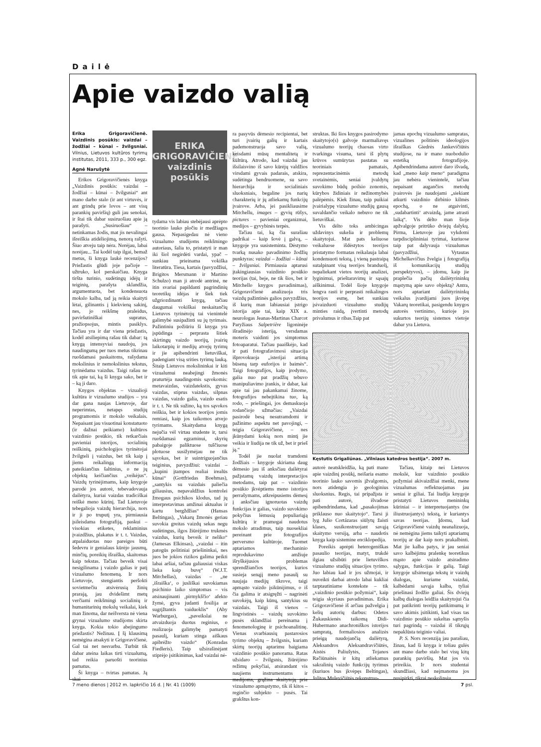Dailė
Apie vaizdo valią
Erika Grigoravičienė. Vaizdinis posūkis: vaizdai – žodžiai – kūnai – žvilgsniai. Vilnius, Lietuvos kultūros tyrimų institutas, 2011, 333 p., 300 egz.
Agnė Narušytė
Erikos Grigoravičienės knyga „Vaizdinis posūkis: vaizdai – žodžiai – kūnai – žvilgsniai“ ant mano darbo stalo (ir ant virtuvės, ir ant grindų prie lovos – ant visų parankių paviršių) guli jau senokai, ir štai tik dabar susiruošiau apie ją parašyti. „Susiruošiau“ – netinkamas žodis, mat jis nevalingai išreiškia atidėliojimą, nenorą rašyti. Šiuo atveju taip nėra. Norėjau, labai norėjau... Tai kodėl taip ilgai, bemaž metus, ši knyga laukė recenzijos? Priežastis glūdi joje pačioje – užtruko, kol perskaičiau. Knyga tiršta turinio, sudėtingų idėjų ir teiginių, parašyta sklandžia, argumentuota, bet kondensuota mokslo kalba, tad ją reikia skaityti lėtai, gilinantis į kiekvieną sakinį, nes, jo reikšmę praleidus, paviršutiniškai supratus, pražiopsojus, mintis pasiklys. Tačiau yra ir dar viena priežastis, kodėl atsiliepimą rašau tik dabar: tą knygą intensyviai naudoju, jos naudingumą per tuos metus tikrinau ruošdamasi paskaitoms, rašydama mokslinius ir nemokslinius tekstus, tyrinėdama vaizdus. Taigi rašau ne tik apie tai, ką ši knyga sako, bet ir – ką ji daro.
Knygos objektas – vizualioji kultūra ir vizualumo studijos – yra dar gana naujas Lietuvoje, dar neperimtas, netapęs studijų programomis ir mokslo veikalais. Nepaisant jau visuotinai konstatuoto (ir dažnai peikiamo) kultūros vaizdinio posūkio, tik retkarčiais pavieniai istorijos, socialinių reiškinių, psichologijos tyrinėtojai žvilgteli į vaizdus, bet tik kaip į jiems reikalingą informaciją pateikiančius šaltinius, o ne jų objektą keičiančius „veikėjus“. Vaizdų tyrinėjimams, kaip knygoje parodė jos autorė, tebevadovauja dailėtyra, kuriai vaizdas tradiciškai reiškė meno kūrinį. Tad Lietuvoje tebegalioja vaizdų hierarchija, nors ir ji po truputį yra, pirmiausia įsileisdama fotografiją, paskui – visokias etiketes, reklaminius įvaizdžius, plakatus ir t. t. Vaizdas, atpalaiduotas nuo pareigos būti šedevru ir genialaus kūrėjo jausmų, minčių, poreikių išraiška, skaitomas kaip tekstas. Tačiau beveik visai nesigilinama į vaizdo galias ir patį vizualumo fenomeną. Ir nors Lietuvoje, stengiantis peršokti sovietmečiu atsivėrusią žinių prarają, jau dvidešimt metų verčiami reikšmingi socialinių ir humanitarinių mokslų veikalai, kiek man žinoma, dar neišversta nė viena grynai vizualumo studijoms skirta knyga. Kokia tokio abejingumo priežastis? Nežinau. Į šį klausimą nemėgina atsakyti ir Grigoravičienė. Gal tai net nesvarbu. Turbūt tik dabar ateina laikas tirti vizualumą, tad reikia paruošti teorinius pamatus.
Ši knyga – tvirtas pamatas. Ją skai-
ERIKA GRIGORAVIČIENĖ
vaizdinis posūkis
tydama vis labiau stebėjausi aprėpto teorinio lauko pločiu ir medžiagos gausa. Nepasigedau nė vieno vizualumo studijoms reikšmingo autoriaus, šalia to, pristatyti ir man iki šiol negirdėti vardai, ypač – sunkiau prieinama vokiška literatūra. Tiesa, kartais (pavyzdžiui, Brigitos Mersmann ir Martino Schulzo) man ji atrodė antrinė, ne itin svariai papildanti pagrindinių teoretikų idėjas ir šiek tiek užgriozdinanti knygą, tačiau daugumai vokiškai neskaitančių Lietuvos tyrinėtojų tai vienintelė galimybė susipažinti su jų tyrimais. Pažintiniu požiūriu ši knyga yra įspūdinga – perprasta šitiek skirtingų vaizdo teorijų, įvairių laikotarpių ir medijų atvejų tyrimų ir jie apibendrinti lietuviškai, padengiant visą srities tyrimų lauką. Šitaip Lietuvos mokslininkai ir kiti vizualumui neabejingi žmonės praturtėja naudingomis sąvokomis: metavaizdas, vaizdatekstis, gyvas vaizdas, stiprus vaizdas, silpnas vaizdas, vaizdo galia, vaizdo esatis ir t. t. Ne tik sužino, ką tos sąvokos reiškia, bet ir kokios teorijos jomis remiasi, kaip jos taikomos atvejo tyrimams. Skaitydama knygą nejučia vėl virtau studente ir, tarsi ruošdamasi egzaminui, skyrių pabaigoje paliktuose tuščiuose plotuose susižymėjau ne tik sąvokas, bet ir suintriguojančius teiginius, pavyzdžiui: vaizdai – „kupini įtampos realiai irealūs kūnai“ (Gottfriedas Boehmas), „santykis su vaizdais paliečia giliausius, nepavaldžius kontrolei žmogaus psichikos klodus, tad jų interpretavimas amžinai aktualus ir kartu bergždžias“ (Hansas Beltingas), „Vakarų žmonės geriau suvokia greitas vaizdų sekas negu sudėtingus, ilgos žiūrėjimo trukmės vaizdus, kurių beveik ir neliko“ (Jamesas Elkinsas), „vaizdai – itin patogūs politiniai priešininkai, nes juos be jokios rizikos galima peikti labai aršiai, tačiau galiausiai viskas lieka kaip buvę“ (W.J.T. Mitchellas), vaizdas – „ne ‚išraiška‘, o jusliškai suvokiamas psichinio laiko simptomas – vis atsinaujinanti ‚pirmykščio‘ afekto žymė, gyva judanti fosilija ar sugrįžtantis vaiduoklis“ (Aby Warburgas), „paveikslai ne atvaizduoja duotus reginius, o realizuoja galimybę pamatyti pasaulį, kuriam stinga aiškaus apibrėžto vaizdo“ (Konradas Fiedleris). Taip užsirašinėjant stiprėjo įsitikinimas, kad vaizdai nė-
ra pasyvūs dėmesio recipientai, bet turi įvairių galių ir kartais pademonstruoja savo valią, keisdami mūsų mentalitetą ir kultūrą. Atrodo, kad vaizdai jau išsilaisvino iš savo kūrėjų valdžios virsdami gyvais padarais, atskira, sudėtinga bendruomene, su savo hierarchija ir socialiniais sluoksniais, begaline jos narių charakterių ir jų atliekamų funkcijų įvairove. Arba, jei pasikliausime Mitchellu, images – gyvių rūšys, pictures – pavieniai organizmai, medijos – gyvybinės terpės.
Tačiau tai, ką čia surašiau padrikai – kaip šovė į galvą, – knygoje yra susisteminta. Dėstymo tvarką nusako pavadinimo žodžių punktyras: vaizdai – žodžiai – kūnai – žvilgsniai. Pirmiausia aptarusi įtakingiausias vaizdinio posūkio teorijas (tai, beje, ne tik šios, bet ir Mitchello knygos pavadinimas), Grigoravičienė analizuoja tris vaizdų pažintinės galios pavyzdžius, iš kurių man labiausiai įstrigo istorija apie tai, kaip XIX a. neurologas Jeanas-Martinas Charcot Paryžiaus Salpetrière ligoninėje išradinėjo isteriją, versdamas moteris vaidinti jos simptomus fotoaparatui. Tačiau paaiškėjo, kad ir pati fotografavimosi situacija išprovokuoja „isterijai artimą būseną tarp euforijos ir baimės“. Taigi fotografijos, kaip įrodymo, galia nuo pat pradžių tebuvo manipuliavimo įrankis, ir dabar, kai apie tai jau pakankamai žinome, fotografijos nebeįtikina tuo, ką rodo, – priešingai, jos demaskuoja rodančiojo užmačias: „Vaizdai pasirodė besą nesutramdomi ir pažinimo aspektu net pavojingi, – teigia Grigoravičienė, – nes įkūnydami kokią nors mintį jie veikia ir liudija ne tik už, bet ir prieš ją.“
Todėl jie nuolat tramdomi žodžiais – knygoje skiriama daug dėmesio jau iš anksčiau dailėtyrai pažįstamų vaizdų interpretacijos metodams, taip pat – vaizdinio posūkio įkvėptiems meno istorijos perrašymams, atkreipusiems dėmesį į anksčiau ignoruotas vaizdų funkcijas ir galias, vaizdo suvokimo pokyčius lėmusią populiariąją kultūrą ir pramogai naudotus mokslo atradimus, taip nuosekliai pereinant prie fotografijos perversmo kultūroje. Tuomet aptariamos mechaninio reprodukavimo amžiuje išryškėjusios problemas sprendžiančios teorijos, kurios susieja senąjį meno pasaulį su naujaja medijų tikrove, taigi apmąsto vaizdo įsikūnijimus, o iš čia galima ir atsigręžti – nagrinėti suvokėjų, kaip kūnų, santykius su vaizdais. Taigi iš vienos – lingvistinės – vaizdų suvokimo pusės sklandžiai pereinama į fenomenologinę ir psichoanalitinę. Vienas svarbiausių pastarosios tyrimo objektų – žvilgsnis, kuriam skirtų teorijų aptarimu baigiama vaizdinio posūkio panorama. Ratas užsidaro – žvilgsnis, žiūrėjimo režimų pokyčiai, atsirandant vis naujiems instrumentams ir medijoms, grąžina skaitytoją prie vizualumo apmąstymo, tik iš kitos – reginčio subjekto – pusės. Tai grakštus kon-
struktas. Iki šios knygos pasirodymo skaitytojo(s) galvoje marmaliavęs vizualumo teorijų chaosas virto tvarkinga visuma, tarsi iš plytų krūvos sumūrytas pastatas su teoriniais pamatais, reprezentacinėmis metodų svetainėmis, seniai įvaldytų suvokimo būdų poilsio zonomis, kūrybos židiniais ir nežinomybės palėpėmis. Kiek žinau, taip puikiai įvairialypę vizualumo studijų gausą suvaldančio veikalo nebuvo ne tik lietuviškai.
Vis dėlto toks ambicingas uždavinys sukelia ir problemų skaitytojui. Mat pats keliuose veikaluose išdėstytos teorijos pristatymo formatas reikalauja labai kondensuoti tekstą, į vieną pastraipą sutalpinant visą teorijos branduolį, nepaliekant vietos teorijų analizei, lyginimui, prieštaravimų ir sąsajų aiškinimui. Todėl šioje knygoje lengva rasti ir perprasti reikalingos teorijos esmę, bet sunkiau įsivaizduoti vizualumo studijų minties raidą, įvertinti metodų privalumus ir ribas.Taip pat
jamas epochų vizualumo sampratas, vizualines politinės ideologijos išraiškas Giedrės Jankevičiūtės studijose, na ir mano nuobodulio estetiką fotografijoje. Apibendrindama autorė daro išvadą, kad „meno kaip meno“ paradigma jau nebėra vienintelė, tačiau nepaisant augančios metodų įvairovės jie naudojami „siekiant atkurti vaizdinio dirbinio kilmės epochą, o ne atgaivinti, ‚sudabartinti‘ atvaizdą, jame atrasti laiką“. Vis dėlto man šioje apžvalgoje pritrūko dviejų dalykų. Pirma, Lietuvoje jau vykdomi tarpdisciplininiai tyrimai, kuriuose taip pat dalyvauja vizualumas (pavyzdžiui, Vytautas Michelkevičius žvelgia į fotografiją iš komunikacijų studijų perspektyvos), – įdomu, kaip jie praplečia pačių dailėtyrininkų mąstymą apie savo objektą? Antra, nors aptariant dailėtyrininkų veikalus įvardijami juos įkvėpę Vakarų teoretikai, pasigendu knygos autorės vertinimo, kurioje jos sukurtos teorijų sistemos vietoje dabar yra Lietuva.
Kęstutis Grigaliūnas. „Vilniaus katedros bestija“. 2007 m.
autorė neatskleidžia, ką pati mano apie vaizdinį posūkį, neišaria esamo teorinio lauko savomis įžvalgomis, nors atidengia jo geologinius sluoksnius. Regis, tai pripažįsta ir pati autorė, išvadose apibendrindama, kad „pasakojimas priklauso nuo skaitytojo“. Tarsi ji lyg Julio Cortázaras siūlytų žaisti klases, susikonstruojant savąją skaitymo versiją, arba – naudotis knyga kaip sistemine enciklopedija.
Poreikis aprėpti heterogeniškas pasaulio teorijas, matyt, trukdė ilgiau užsibūti prie lietuviškos vizualumo studijų situacijos tyrimo. Juo labiau kad ir jos užmojai, ir nuveikti darbai atrodo labai kukliai tarptautiniame kontekste – tik „vaizdinio posūkio požymiai“, kaip teigia skyriaus pavadinimas. Erika Grigoravičienė iš arčiau pažvelgia į kelių autorių darbus: Odetos Žukauskienės taikomą Didi-Hubermano anachroniškos istorijos sampratą, formaliosios analizės prieigą naudojančią dailėtyrą, Aleksandros Aleksandravičiūtės, Aistės Paliušytės, Tojanos Račiūnaitės ir kitų atliekamus sakralinių vaizdo funkcijų tyrimus (kuriuos bus įkvėpęs Beltingas), Jolitos Mulevičiūtės rekonstruo-
Tačiau, kitaip nei Lietuvos mokslė, kur vaizdinio posūkio požymiai akivaizdžiai menki, mene vizualumas reflektuojamas jau seniai ir giliai. Tai liudija knygoje pristatyti Lietuvos menininkų kūriniai – ir interpretuojantys (ne iliustruojantys) tekstą, ir kuriantys savas teorijas. Įdomu, kad Grigoravičienė vaizdų neanalizuoja, nė nemėgina jiems taikyti aptariamų teorijų ar dar kaip nors prakalbinti. Mat jie kalba patys, ir jau seniai savo kalbėjimu pralenkę teoretikus mąsto apie vaizdo atsiradimo sąlygas, funkcijas ir galią. Taigi knygoje užsimezga tekstų ir vaizdų dialogas, kuriame vaizdai, kalbėdami savąja kalba, tyliai priešinasi žodžio galiai. Šis dviejų kalbų dialogas leidžia skaitytojui čia pat patikrinti teorijų patikimumą ir savo akimis įsitikinti, kad visas tas vaizdinio posūkio sukeltas sąmyšis turi pagrindą – vaizdai iš tikrųjų nepaklūsta teiginio valiai.
P. S. Nors recenziją jau parašiau, žinau, kad ši knyga ir toliau gulės ant mano darbo stalo bei visų kitų parankių paviršių. Mat jos vis prireikia. Ir nors studentai skundžiasi, kad neįmanoma jos nusipirkti, tikrai neskolinsiu.
7 meno dienos | 2012 m. lapkričio 16 d. | Nr. 41 (1009) 7 psl.